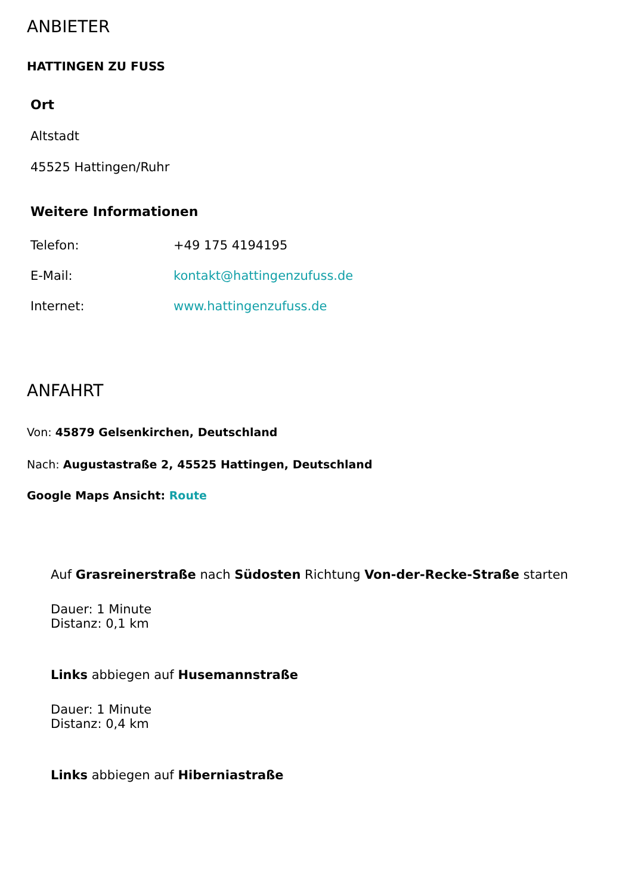ANBIETER
HATTINGEN ZU FUSS
Ort
Altstadt
45525 Hattingen/Ruhr
Weitere Informationen
| Telefon: | +49 175 4194195 |
| E-Mail: | kontakt@hattingenzufuss.de |
| Internet: | www.hattingenzufuss.de |
ANFAHRT
Von: 45879 Gelsenkirchen, Deutschland
Nach: Augustastraße 2, 45525 Hattingen, Deutschland
Google Maps Ansicht: Route
Auf Grasreinerstraße nach Südosten Richtung Von-der-Recke-Straße starten
Dauer: 1 Minute
Distanz: 0,1 km
Links abbiegen auf Husemannstraße
Dauer: 1 Minute
Distanz: 0,4 km
Links abbiegen auf Hiberniastraße